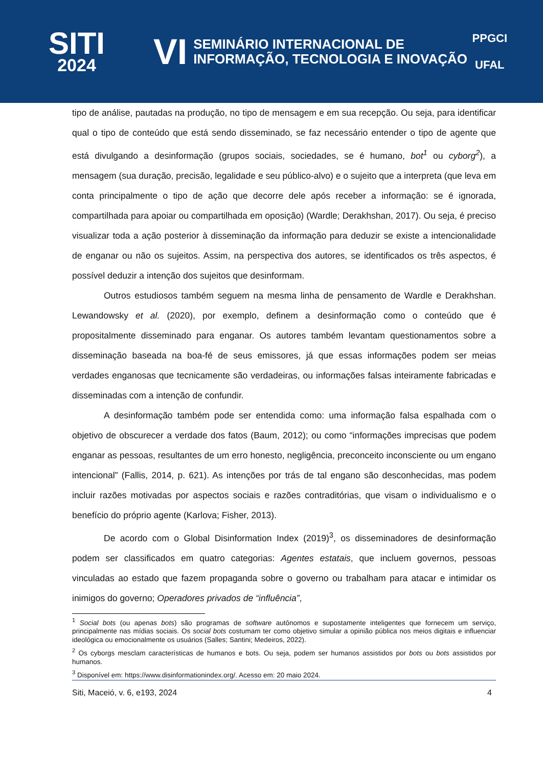SITI
2024
VI
SEMINÁRIO INTERNACIONAL DE
INFORMAÇÃO, TECNOLOGIA E INOVAÇÃO
PPGCI
UFAL
tipo de análise, pautadas na produção, no tipo de mensagem e em sua recepção. Ou seja, para identificar qual o tipo de conteúdo que está sendo disseminado, se faz necessário entender o tipo de agente que está divulgando a desinformação (grupos sociais, sociedades, se é humano, bot<sup>1</sup> ou cyborg<sup>2</sup>), a mensagem (sua duração, precisão, legalidade e seu público-alvo) e o sujeito que a interpreta (que leva em conta principalmente o tipo de ação que decorre dele após receber a informação: se é ignorada, compartilhada para apoiar ou compartilhada em oposição) (Wardle; Derakhshan, 2017). Ou seja, é preciso visualizar toda a ação posterior à disseminação da informação para deduzir se existe a intencionalidade de enganar ou não os sujeitos. Assim, na perspectiva dos autores, se identificados os três aspectos, é possível deduzir a intenção dos sujeitos que desinformam.
Outros estudiosos também seguem na mesma linha de pensamento de Wardle e Derakhshan. Lewandowsky et al. (2020), por exemplo, definem a desinformação como o conteúdo que é propositalmente disseminado para enganar. Os autores também levantam questionamentos sobre a disseminação baseada na boa-fé de seus emissores, já que essas informações podem ser meias verdades enganosas que tecnicamente são verdadeiras, ou informações falsas inteiramente fabricadas e disseminadas com a intenção de confundir.
A desinformação também pode ser entendida como: uma informação falsa espalhada com o objetivo de obscurecer a verdade dos fatos (Baum, 2012); ou como “informações imprecisas que podem enganar as pessoas, resultantes de um erro honesto, negligência, preconceito inconsciente ou um engano intencional” (Fallis, 2014, p. 621). As intenções por trás de tal engano são desconhecidas, mas podem incluir razões motivadas por aspectos sociais e razões contraditórias, que visam o individualismo e o benefício do próprio agente (Karlova; Fisher, 2013).
De acordo com o Global Disinformation Index (2019)<sup>3</sup>, os disseminadores de desinformação podem ser classificados em quatro categorias: Agentes estatais, que incluem governos, pessoas vinculadas ao estado que fazem propaganda sobre o governo ou trabalham para atacar e intimidar os inimigos do governo; Operadores privados de “influência”,
<sup>1</sup> Social bots (ou apenas bots) são programas de software autônomos e supostamente inteligentes que fornecem um serviço, principalmente nas mídias sociais. Os social bots costumam ter como objetivo simular a opinião pública nos meios digitais e influenciar ideológica ou emocionalmente os usuários (Salles; Santini; Medeiros, 2022).
<sup>2</sup> Os cyborgs mesclam características de humanos e bots. Ou seja, podem ser humanos assistidos por bots ou bots assistidos por humanos.
<sup>3</sup> Disponível em: https://www.disinformationindex.org/. Acesso em: 20 maio 2024.
Siti, Maceió, v. 6, e193, 2024 4